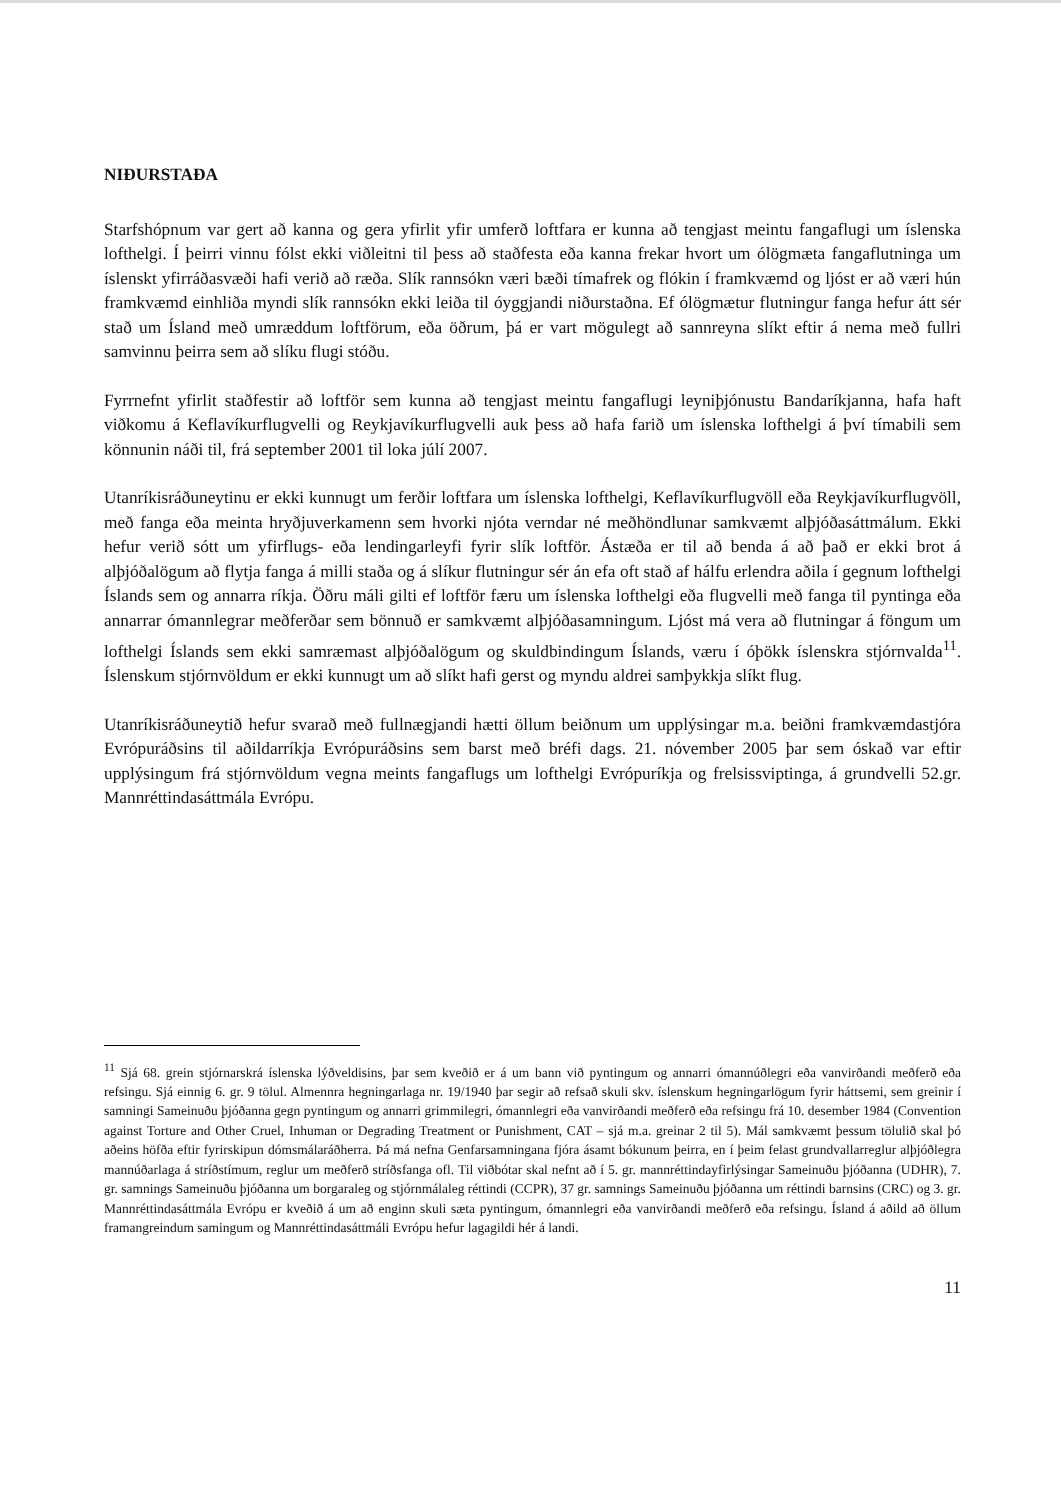NIÐURSTAÐA
Starfshópnum var gert að kanna og gera yfirlit yfir umferð loftfara er kunna að tengjast meintu fangaflugi um íslenska lofthelgi. Í þeirri vinnu fólst ekki viðleitni til þess að staðfesta eða kanna frekar hvort um ólögmæta fangaflutninga um íslenskt yfirráðasvæði hafi verið að ræða. Slík rannsókn væri bæði tímafrek og flókin í framkvæmd og ljóst er að væri hún framkvæmd einhliða myndi slík rannsókn ekki leiða til óyggjandi niðurstaðna. Ef ólögmætur flutningur fanga hefur átt sér stað um Ísland með umræddum loftförum, eða öðrum, þá er vart mögulegt að sannreyna slíkt eftir á nema með fullri samvinnu þeirra sem að slíku flugi stóðu.
Fyrrnefnt yfirlit staðfestir að loftför sem kunna að tengjast meintu fangaflugi leyniþjónustu Bandaríkjanna, hafa haft viðkomu á Keflavíkurflugvelli og Reykjavíkurflugvelli auk þess að hafa farið um íslenska lofthelgi á því tímabili sem könnunin náði til, frá september 2001 til loka júlí 2007.
Utanríkisráðuneytinu er ekki kunnugt um ferðir loftfara um íslenska lofthelgi, Keflavíkurflugvöll eða Reykjavíkurflugvöll, með fanga eða meinta hryðjuverkamenn sem hvorki njóta verndar né meðhöndlunar samkvæmt alþjóðasáttmálum. Ekki hefur verið sótt um yfirflugs- eða lendingarleyfi fyrir slík loftför. Ástæða er til að benda á að það er ekki brot á alþjóðalögum að flytja fanga á milli staða og á slíkur flutningur sér án efa oft stað af hálfu erlendra aðila í gegnum lofthelgi Íslands sem og annarra ríkja. Öðru máli gilti ef loftför færu um íslenska lofthelgi eða flugvelli með fanga til pyntinga eða annarrar ómannlegrar meðferðar sem bönnuð er samkvæmt alþjóðasamningum. Ljóst má vera að flutningar á föngum um lofthelgi Íslands sem ekki samræmast alþjóðalögum og skuldbindingum Íslands, væru í óþökk íslenskra stjórnvalda<sup>11</sup>. Íslenskum stjórnvöldum er ekki kunnugt um að slíkt hafi gerst og myndu aldrei samþykkja slíkt flug.
Utanríkisráðuneytið hefur svarað með fullnægjandi hætti öllum beiðnum um upplýsingar m.a. beiðni framkvæmdastjóra Evrópuráðsins til aðildarríkja Evrópuráðsins sem barst með bréfi dags. 21. nóvember 2005 þar sem óskað var eftir upplýsingum frá stjórnvöldum vegna meints fangaflugs um lofthelgi Evrópuríkja og frelsissviptinga, á grundvelli 52.gr. Mannréttindasáttmála Evrópu.
<sup>11</sup> Sjá 68. grein stjórnarskrá íslenska lýðveldisins, þar sem kveðið er á um bann við pyntingum og annarri ómannúðlegri eða vanvirðandi meðferð eða refsingu. Sjá einnig 6. gr. 9 tölul. Almennra hegningarlaga nr. 19/1940 þar segir að refsað skuli skv. íslenskum hegningarlögum fyrir háttsemi, sem greinir í samningi Sameinuðu þjóðanna gegn pyntingum og annarri grimmilegri, ómannlegri eða vanvirðandi meðferð eða refsingu frá 10. desember 1984 (Convention against Torture and Other Cruel, Inhuman or Degrading Treatment or Punishment, CAT – sjá m.a. greinar 2 til 5). Mál samkvæmt þessum tölulið skal þó aðeins höfða eftir fyrirskipun dómsmálaráðherra. Þá má nefna Genfarsamningana fjóra ásamt bókunum þeirra, en í þeim felast grundvallarreglur alþjóðlegra mannúðarlaga á stríðstímum, reglur um meðferð stríðsfanga ofl. Til viðbótar skal nefnt að í 5. gr. mannréttindayfirlýsingar Sameinuðu þjóðanna (UDHR), 7. gr. samnings Sameinuðu þjóðanna um borgaraleg og stjórnmálaleg réttindi (CCPR), 37 gr. samnings Sameinuðu þjóðanna um réttindi barnsins (CRC) og 3. gr. Mannréttindasáttmála Evrópu er kveðið á um að enginn skuli sæta pyntingum, ómannlegri eða vanvirðandi meðferð eða refsingu. Ísland á aðild að öllum framangreindum samingum og Mannréttindasáttmáli Evrópu hefur lagagildi hér á landi.
11